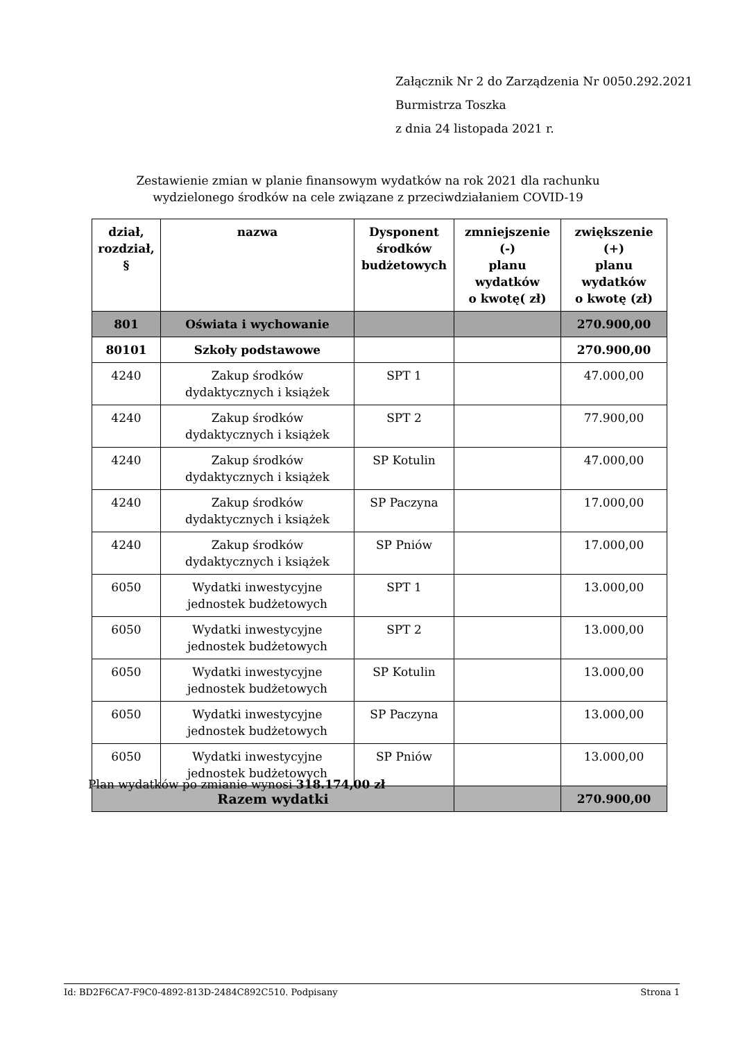Załącznik Nr 2 do Zarządzenia Nr 0050.292.2021
Burmistrza Toszka
z dnia 24 listopada 2021 r.
Zestawienie zmian w planie finansowym wydatków na rok 2021 dla rachunku
wydzielonego środków na cele związane z przeciwdziałaniem COVID-19
| dział, rozdział, § | nazwa | Dysponent środków budżetowych | zmniejszenie (-) planu wydatków o kwotę( zł) | zwiększenie (+) planu wydatków o kwotę (zł) |
| --- | --- | --- | --- | --- |
| 801 | Oświata i wychowanie | | | 270.900,00 |
| 80101 | Szkoły podstawowe | | | 270.900,00 |
| 4240 | Zakup środków dydaktycznych i książek | SPT 1 | | 47.000,00 |
| 4240 | Zakup środków dydaktycznych i książek | SPT 2 | | 77.900,00 |
| 4240 | Zakup środków dydaktycznych i książek | SP Kotulin | | 47.000,00 |
| 4240 | Zakup środków dydaktycznych i książek | SP Paczyna | | 17.000,00 |
| 4240 | Zakup środków dydaktycznych i książek | SP Pniów | | 17.000,00 |
| 6050 | Wydatki inwestycyjne jednostek budżetowych | SPT 1 | | 13.000,00 |
| 6050 | Wydatki inwestycyjne jednostek budżetowych | SPT 2 | | 13.000,00 |
| 6050 | Wydatki inwestycyjne jednostek budżetowych | SP Kotulin | | 13.000,00 |
| 6050 | Wydatki inwestycyjne jednostek budżetowych | SP Paczyna | | 13.000,00 |
| 6050 | Wydatki inwestycyjne jednostek budżetowych | SP Pniów | | 13.000,00 |
| Razem wydatki | | | | 270.900,00 |
Plan wydatków po zmianie wynosi 318.174,00 zł
Id: BD2F6CA7-F9C0-4892-813D-2484C892C510. Podpisany Strona 1